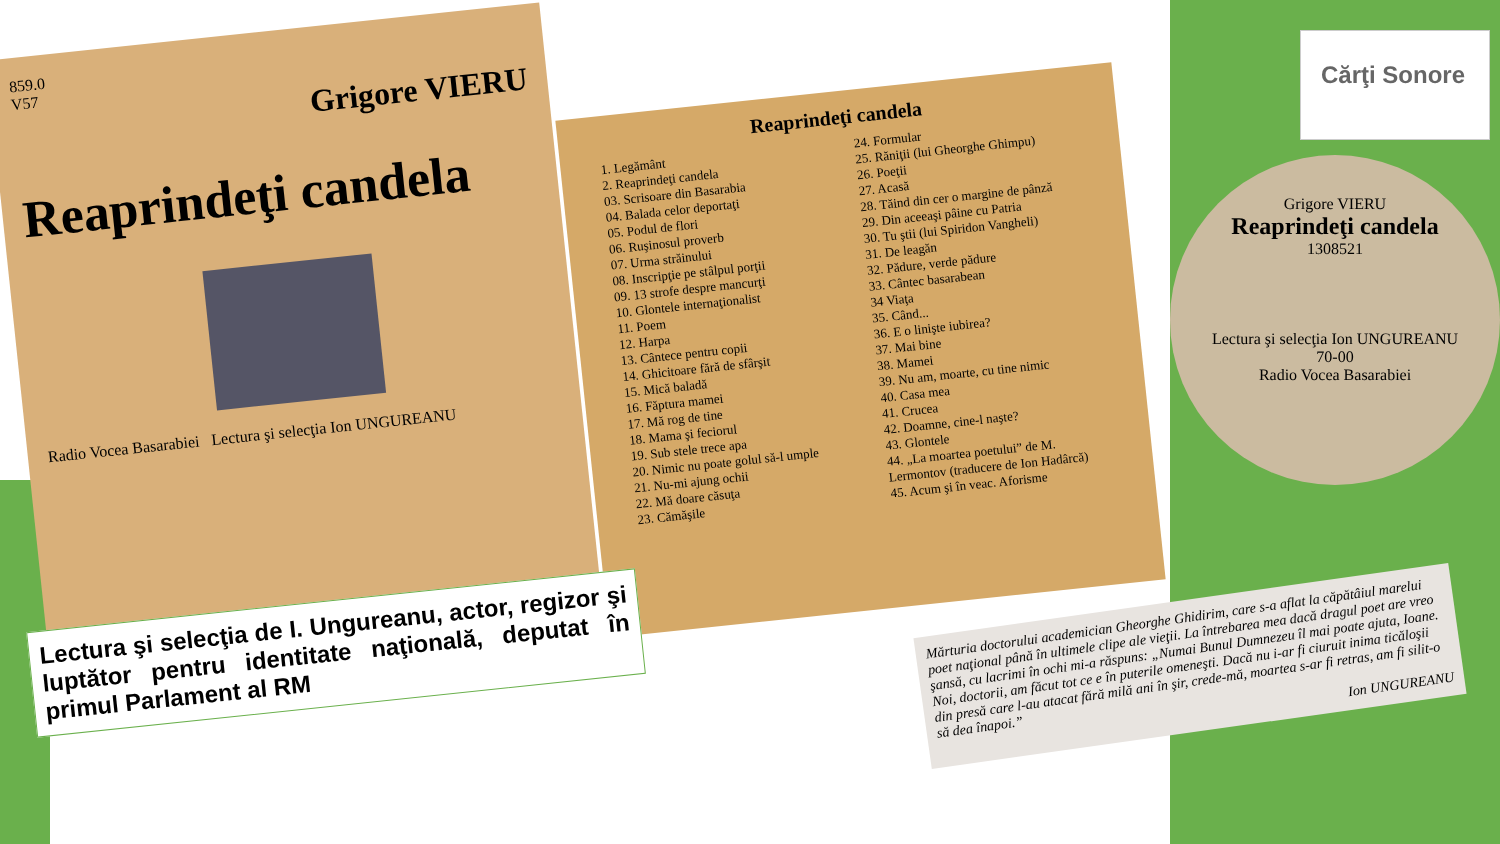859.0
V57
Grigore VIERU
Reaprindeţi candela
Radio Vocea Basarabiei Lectura şi selecţia Ion UNGUREANU
Reaprindeţi candela
1. Legământ
2. Reaprindeţi candela
03. Scrisoare din Basarabia
04. Balada celor deportaţi
05. Podul de flori
06. Ruşinosul proverb
07. Urma străinului
08. Inscripţie pe stâlpul porţii
09. 13 strofe despre mancurţi
10. Glontele internaţionalist
11. Poem
12. Harpa
13. Cântece pentru copii
14. Ghicitoare fără de sfârşit
15. Mică baladă
16. Făptura mamei
17. Mă rog de tine
18. Mama şi feciorul
19. Sub stele trece apa
20. Nimic nu poate golul să-l umple
21. Nu-mi ajung ochii
22. Mă doare căsuţa
23. Cămăşile
24. Formular
25. Răniţii (lui Gheorghe Ghimpu)
26. Poeţii
27. Acasă
28. Tăind din cer o margine de pânză
29. Din aceeaşi pâine cu Patria
30. Tu ştii (lui Spiridon Vangheli)
31. De leagăn
32. Pădure, verde pădure
33. Cântec basarabean
34 Viaţa
35. Când...
36. E o linişte iubirea?
37. Mai bine
38. Mamei
39. Nu am, moarte, cu tine nimic
40. Casa mea
41. Crucea
42. Doamne, cine-l naşte?
43. Glontele
44. „La moartea poetului” de M. Lermontov (traducere de Ion Hadârcă)
45. Acum şi în veac. Aforisme
Cărţi Sonore
Grigore VIERU
Reaprindeţi candela
1308521
Lectura şi selecţia Ion UNGUREANU
70-00
Radio Vocea Basarabiei
Lectura şi selecţia de I. Ungureanu, actor, regizor şi luptător pentru identitate naţională, deputat în primul Parlament al RM
Mărturia doctorului academician Gheorghe Ghidirim, care s-a aflat la căpătâiul marelui poet naţional până în ultimele clipe ale vieţii. La întrebarea mea dacă dragul poet are vreo şansă, cu lacrimi în ochi mi-a răspuns: „Numai Bunul Dumnezeu îl mai poate ajuta, Ioane. Noi, doctorii, am făcut tot ce e în puterile omeneşti. Dacă nu i-ar fi ciuruit inima ticăloşii din presă care l-au atacat fără milă ani în şir, crede-mă, moartea s-ar fi retras, am fi silit-o să dea înapoi.”
Ion UNGUREANU